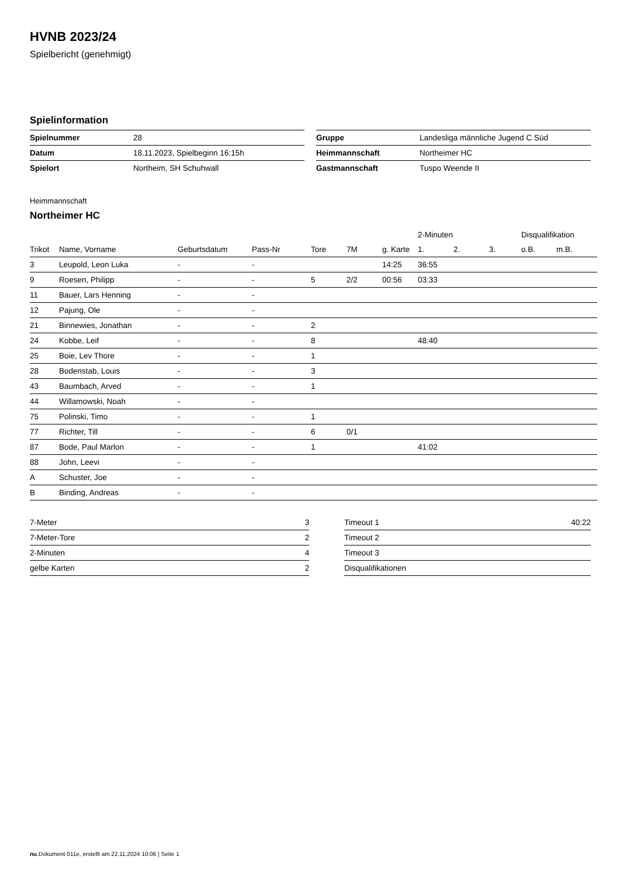HVNB 2023/24
Spielbericht (genehmigt)
Spielinformation
| Spielnummer | 28 |
| Datum | 18.11.2023, Spielbeginn 16:15h |
| Spielort | Northeim, SH Schuhwall |
| Gruppe | Landesliga männliche Jugend C Süd |
| Heimmannschaft | Northeimer HC |
| Gastmannschaft | Tuspo Weende II |
Heimmannschaft
Northeimer HC
| | | | | | | | 2-Minuten | | | Disqualifikation | |
| --- | --- | --- | --- | --- | --- | --- | --- | --- | --- | --- | --- |
| Trikot | Name, Vorname | Geburtsdatum | Pass-Nr | Tore | 7M | g. Karte | 1. | 2. | 3. | o.B. | m.B. |
| 3 | Leupold, Leon Luka | - | - | | | 14:25 | 36:55 | | | | |
| 9 | Roesen, Philipp | - | - | 5 | 2/2 | 00:56 | 03:33 | | | | |
| 11 | Bauer, Lars Henning | - | - | | | | | | | | |
| 12 | Pajung, Ole | - | - | | | | | | | | |
| 21 | Binnewies, Jonathan | - | - | 2 | | | | | | | |
| 24 | Kobbe, Leif | - | - | 8 | | | 48:40 | | | | |
| 25 | Boie, Lev Thore | - | - | 1 | | | | | | | |
| 28 | Bodenstab, Louis | - | - | 3 | | | | | | | |
| 43 | Baumbach, Arved | - | - | 1 | | | | | | | |
| 44 | Willamowski, Noah | - | - | | | | | | | | |
| 75 | Polinski, Timo | - | - | 1 | | | | | | | |
| 77 | Richter, Till | - | - | 6 | 0/1 | | | | | | |
| 87 | Bode, Paul Marlon | - | - | 1 | | | 41:02 | | | | |
| 88 | John, Leevi | - | - | | | | | | | | |
| A | Schuster, Joe | - | - | | | | | | | | |
| B | Binding, Andreas | - | - | | | | | | | | |
| 7-Meter | 3 |
| 7-Meter-Tore | 2 |
| 2-Minuten | 4 |
| gelbe Karten | 2 |
| Timeout 1 | 40:22 |
| Timeout 2 | |
| Timeout 3 | |
| Disqualifikationen | |
nu.Dokument 011e, erstellt am 22.11.2024 10:06 | Seite 1